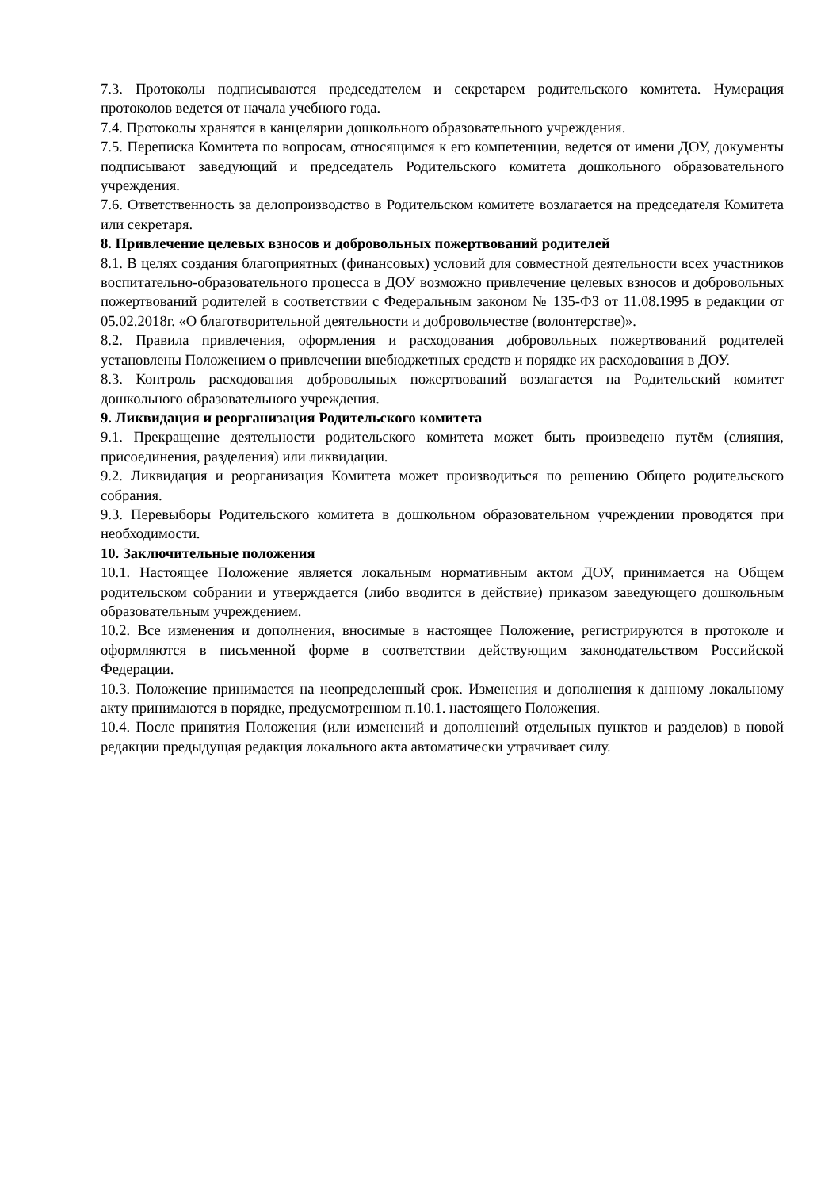7.3. Протоколы подписываются председателем и секретарем родительского комитета. Нумерация протоколов ведется от начала учебного года.
7.4. Протоколы хранятся в канцелярии дошкольного образовательного учреждения.
7.5. Переписка Комитета по вопросам, относящимся к его компетенции, ведется от имени ДОУ, документы подписывают заведующий и председатель Родительского комитета дошкольного образовательного учреждения.
7.6. Ответственность за делопроизводство в Родительском комитете возлагается на председателя Комитета или секретаря.
8. Привлечение целевых взносов и добровольных пожертвований родителей
8.1. В целях создания благоприятных (финансовых) условий для совместной деятельности всех участников воспитательно-образовательного процесса в ДОУ возможно привлечение целевых взносов и добровольных пожертвований родителей в соответствии с Федеральным законом № 135-ФЗ от 11.08.1995 в редакции от 05.02.2018г. «О благотворительной деятельности и добровольчестве (волонтерстве)».
8.2. Правила привлечения, оформления и расходования добровольных пожертвований родителей установлены Положением о привлечении внебюджетных средств и порядке их расходования в ДОУ.
8.3. Контроль расходования добровольных пожертвований возлагается на Родительский комитет дошкольного образовательного учреждения.
9. Ликвидация и реорганизация Родительского комитета
9.1. Прекращение деятельности родительского комитета может быть произведено путём (слияния, присоединения, разделения) или ликвидации.
9.2. Ликвидация и реорганизация Комитета может производиться по решению Общего родительского собрания.
9.3. Перевыборы Родительского комитета в дошкольном образовательном учреждении проводятся при необходимости.
10. Заключительные положения
10.1. Настоящее Положение является локальным нормативным актом ДОУ, принимается на Общем родительском собрании и утверждается (либо вводится в действие) приказом заведующего дошкольным образовательным учреждением.
10.2. Все изменения и дополнения, вносимые в настоящее Положение, регистрируются в протоколе и оформляются в письменной форме в соответствии действующим законодательством Российской Федерации.
10.3. Положение принимается на неопределенный срок. Изменения и дополнения к данному локальному акту принимаются в порядке, предусмотренном п.10.1. настоящего Положения.
10.4. После принятия Положения (или изменений и дополнений отдельных пунктов и разделов) в новой редакции предыдущая редакция локального акта автоматически утрачивает силу.